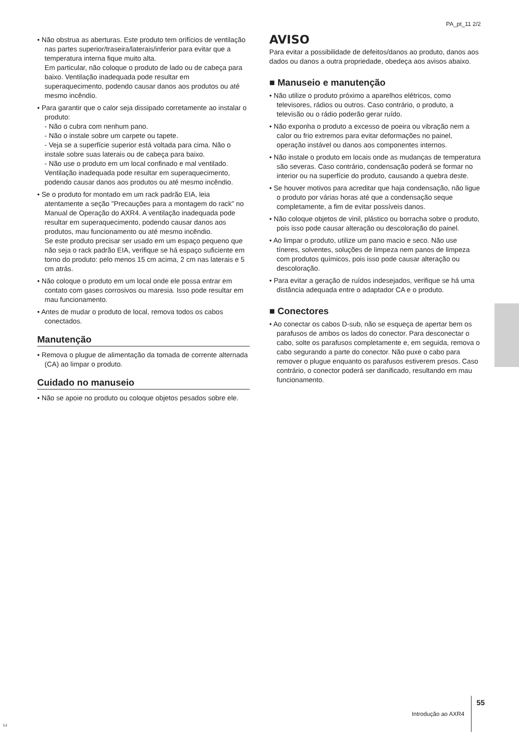PA_pt_11 2/2
• Não obstrua as aberturas. Este produto tem orifícios de ventilação nas partes superior/traseira/laterais/inferior para evitar que a temperatura interna fique muito alta.
Em particular, não coloque o produto de lado ou de cabeça para baixo. Ventilação inadequada pode resultar em superaquecimento, podendo causar danos aos produtos ou até mesmo incêndio.
• Para garantir que o calor seja dissipado corretamente ao instalar o produto:
- Não o cubra com nenhum pano.
- Não o instale sobre um carpete ou tapete.
- Veja se a superfície superior está voltada para cima. Não o instale sobre suas laterais ou de cabeça para baixo.
- Não use o produto em um local confinado e mal ventilado.
Ventilação inadequada pode resultar em superaquecimento, podendo causar danos aos produtos ou até mesmo incêndio.
• Se o produto for montado em um rack padrão EIA, leia atentamente a seção "Precauções para a montagem do rack" no Manual de Operação do AXR4. A ventilação inadequada pode resultar em superaquecimento, podendo causar danos aos produtos, mau funcionamento ou até mesmo incêndio.
Se este produto precisar ser usado em um espaço pequeno que não seja o rack padrão EIA, verifique se há espaço suficiente em torno do produto: pelo menos 15 cm acima, 2 cm nas laterais e 5 cm atrás.
• Não coloque o produto em um local onde ele possa entrar em contato com gases corrosivos ou maresia. Isso pode resultar em mau funcionamento.
• Antes de mudar o produto de local, remova todos os cabos conectados.
Manutenção
• Remova o plugue de alimentação da tomada de corrente alternada (CA) ao limpar o produto.
Cuidado no manuseio
• Não se apoie no produto ou coloque objetos pesados sobre ele.
AVISO
Para evitar a possibilidade de defeitos/danos ao produto, danos aos dados ou danos a outra propriedade, obedeça aos avisos abaixo.
■ Manuseio e manutenção
• Não utilize o produto próximo a aparelhos elétricos, como televisores, rádios ou outros. Caso contrário, o produto, a televisão ou o rádio poderão gerar ruído.
• Não exponha o produto a excesso de poeira ou vibração nem a calor ou frio extremos para evitar deformações no painel, operação instável ou danos aos componentes internos.
• Não instale o produto em locais onde as mudanças de temperatura são severas. Caso contrário, condensação poderá se formar no interior ou na superfície do produto, causando a quebra deste.
• Se houver motivos para acreditar que haja condensação, não ligue o produto por várias horas até que a condensação seque completamente, a fim de evitar possíveis danos.
• Não coloque objetos de vinil, plástico ou borracha sobre o produto, pois isso pode causar alteração ou descoloração do painel.
• Ao limpar o produto, utilize um pano macio e seco. Não use tíneres, solventes, soluções de limpeza nem panos de limpeza com produtos químicos, pois isso pode causar alteração ou descoloração.
• Para evitar a geração de ruídos indesejados, verifique se há uma distância adequada entre o adaptador CA e o produto.
■ Conectores
• Ao conectar os cabos D-sub, não se esqueça de apertar bem os parafusos de ambos os lados do conector. Para desconectar o cabo, solte os parafusos completamente e, em seguida, remova o cabo segurando a parte do conector. Não puxe o cabo para remover o plugue enquanto os parafusos estiverem presos. Caso contrário, o conector poderá ser danificado, resultando em mau funcionamento.
Introdução ao AXR4 55
54